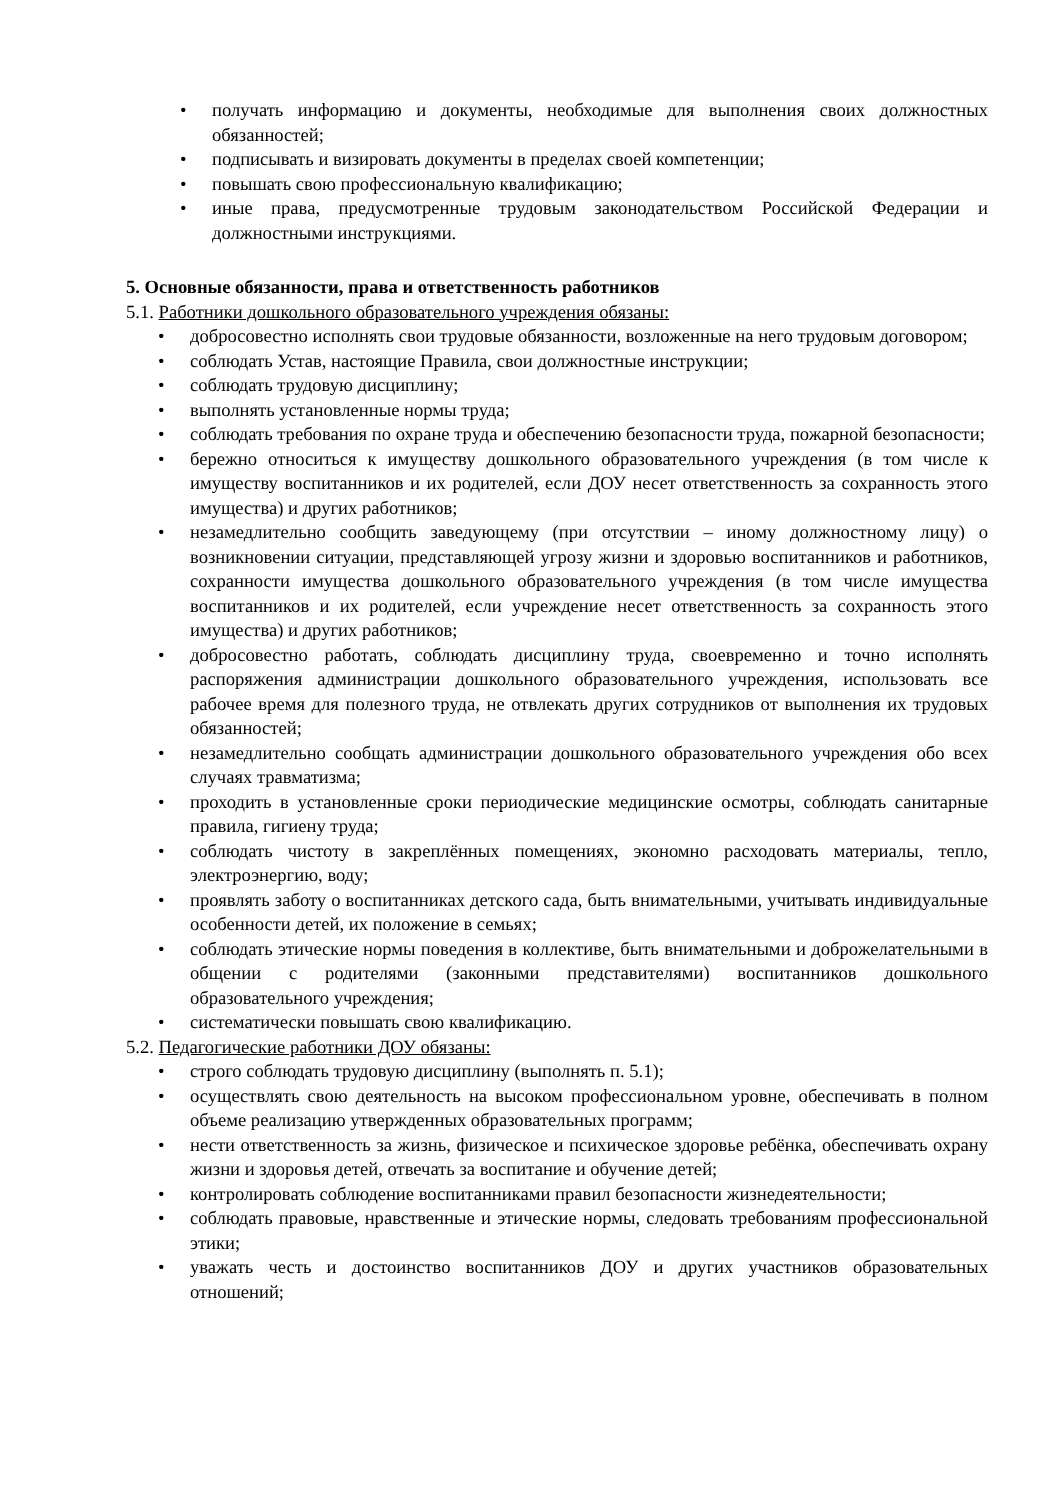• получать информацию и документы, необходимые для выполнения своих должностных обязанностей;
• подписывать и визировать документы в пределах своей компетенции;
• повышать свою профессиональную квалификацию;
• иные права, предусмотренные трудовым законодательством Российской Федерации и должностными инструкциями.
5. Основные обязанности, права и ответственность работников
5.1. Работники дошкольного образовательного учреждения обязаны:
• добросовестно исполнять свои трудовые обязанности, возложенные на него трудовым договором;
• соблюдать Устав, настоящие Правила, свои должностные инструкции;
• соблюдать трудовую дисциплину;
• выполнять установленные нормы труда;
• соблюдать требования по охране труда и обеспечению безопасности труда, пожарной безопасности;
• бережно относиться к имуществу дошкольного образовательного учреждения (в том числе к имуществу воспитанников и их родителей, если ДОУ несет ответственность за сохранность этого имущества) и других работников;
• незамедлительно сообщить заведующему (при отсутствии – иному должностному лицу) о возникновении ситуации, представляющей угрозу жизни и здоровью воспитанников и работников, сохранности имущества дошкольного образовательного учреждения (в том числе имущества воспитанников и их родителей, если учреждение несет ответственность за сохранность этого имущества) и других работников;
• добросовестно работать, соблюдать дисциплину труда, своевременно и точно исполнять распоряжения администрации дошкольного образовательного учреждения, использовать все рабочее время для полезного труда, не отвлекать других сотрудников от выполнения их трудовых обязанностей;
• незамедлительно сообщать администрации дошкольного образовательного учреждения обо всех случаях травматизма;
• проходить в установленные сроки периодические медицинские осмотры, соблюдать санитарные правила, гигиену труда;
• соблюдать чистоту в закреплённых помещениях, экономно расходовать материалы, тепло, электроэнергию, воду;
• проявлять заботу о воспитанниках детского сада, быть внимательными, учитывать индивидуальные особенности детей, их положение в семьях;
• соблюдать этические нормы поведения в коллективе, быть внимательными и доброжелательными в общении с родителями (законными представителями) воспитанников дошкольного образовательного учреждения;
• систематически повышать свою квалификацию.
5.2. Педагогические работники ДОУ обязаны:
• строго соблюдать трудовую дисциплину (выполнять п. 5.1);
• осуществлять свою деятельность на высоком профессиональном уровне, обеспечивать в полном объеме реализацию утвержденных образовательных программ;
• нести ответственность за жизнь, физическое и психическое здоровье ребёнка, обеспечивать охрану жизни и здоровья детей, отвечать за воспитание и обучение детей;
• контролировать соблюдение воспитанниками правил безопасности жизнедеятельности;
• соблюдать правовые, нравственные и этические нормы, следовать требованиям профессиональной этики;
• уважать честь и достоинство воспитанников ДОУ и других участников образовательных отношений;